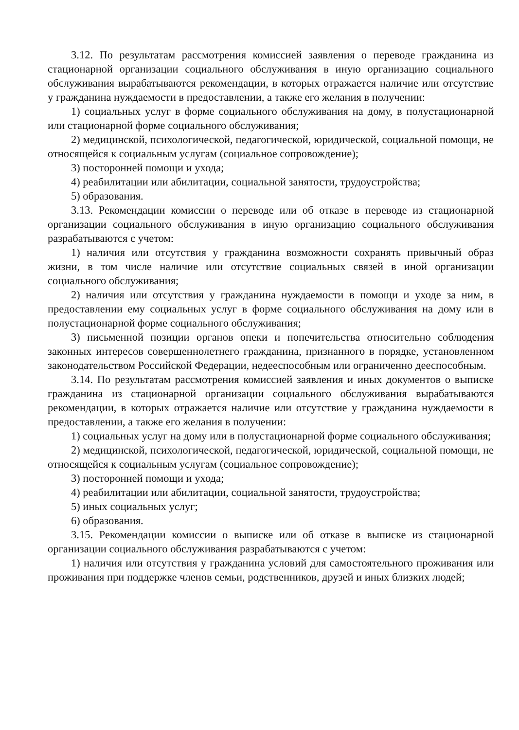3.12. По результатам рассмотрения комиссией заявления о переводе гражданина из стационарной организации социального обслуживания в иную организацию социального обслуживания вырабатываются рекомендации, в которых отражается наличие или отсутствие у гражданина нуждаемости в предоставлении, а также его желания в получении:
1) социальных услуг в форме социального обслуживания на дому, в полустационарной или стационарной форме социального обслуживания;
2) медицинской, психологической, педагогической, юридической, социальной помощи, не относящейся к социальным услугам (социальное сопровождение);
3) посторонней помощи и ухода;
4) реабилитации или абилитации, социальной занятости, трудоустройства;
5) образования.
3.13. Рекомендации комиссии о переводе или об отказе в переводе из стационарной организации социального обслуживания в иную организацию социального обслуживания разрабатываются с учетом:
1) наличия или отсутствия у гражданина возможности сохранять привычный образ жизни, в том числе наличие или отсутствие социальных связей в иной организации социального обслуживания;
2) наличия или отсутствия у гражданина нуждаемости в помощи и уходе за ним, в предоставлении ему социальных услуг в форме социального обслуживания на дому или в полустационарной форме социального обслуживания;
3) письменной позиции органов опеки и попечительства относительно соблюдения законных интересов совершеннолетнего гражданина, признанного в порядке, установленном законодательством Российской Федерации, недееспособным или ограниченно дееспособным.
3.14. По результатам рассмотрения комиссией заявления и иных документов о выписке гражданина из стационарной организации социального обслуживания вырабатываются рекомендации, в которых отражается наличие или отсутствие у гражданина нуждаемости в предоставлении, а также его желания в получении:
1) социальных услуг на дому или в полустационарной форме социального обслуживания;
2) медицинской, психологической, педагогической, юридической, социальной помощи, не относящейся к социальным услугам (социальное сопровождение);
3) посторонней помощи и ухода;
4) реабилитации или абилитации, социальной занятости, трудоустройства;
5) иных социальных услуг;
6) образования.
3.15. Рекомендации комиссии о выписке или об отказе в выписке из стационарной организации социального обслуживания разрабатываются с учетом:
1) наличия или отсутствия у гражданина условий для самостоятельного проживания или проживания при поддержке членов семьи, родственников, друзей и иных близких людей;